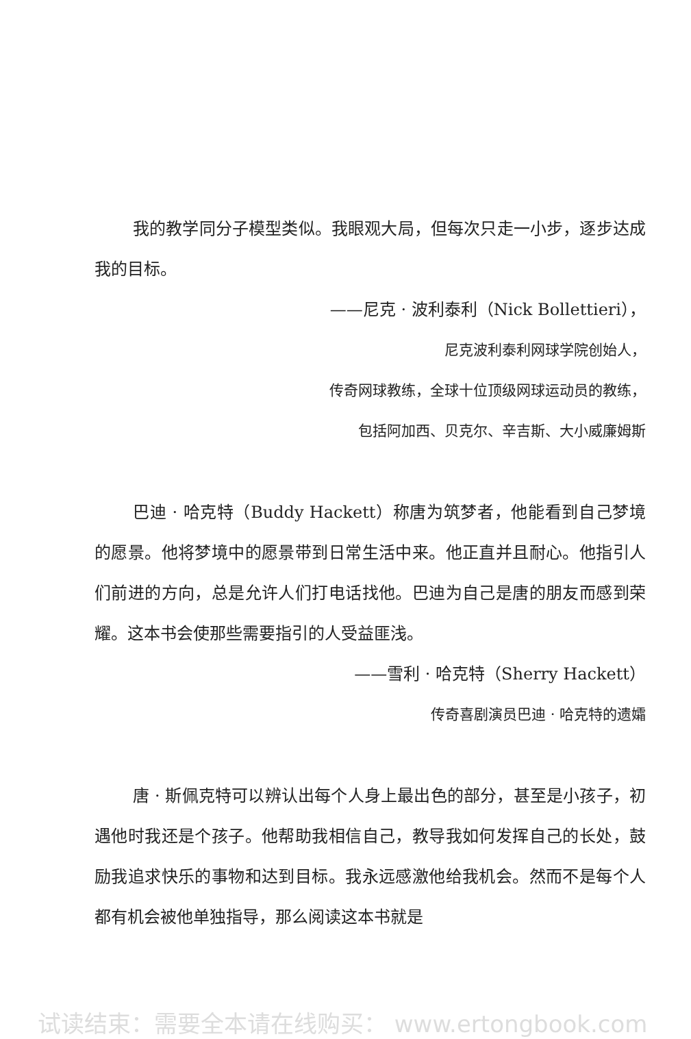我的教学同分子模型类似。我眼观大局，但每次只走一小步，逐步达成我的目标。
——尼克 · 波利泰利（Nick Bollettieri），
尼克波利泰利网球学院创始人，
传奇网球教练，全球十位顶级网球运动员的教练，
包括阿加西、贝克尔、辛吉斯、大小威廉姆斯
巴迪 · 哈克特（Buddy Hackett）称唐为筑梦者，他能看到自己梦境的愿景。他将梦境中的愿景带到日常生活中来。他正直并且耐心。他指引人们前进的方向，总是允许人们打电话找他。巴迪为自己是唐的朋友而感到荣耀。这本书会使那些需要指引的人受益匪浅。
——雪利 · 哈克特（Sherry Hackett）
传奇喜剧演员巴迪 · 哈克特的遗孀
唐 · 斯佩克特可以辨认出每个人身上最出色的部分，甚至是小孩子，初遇他时我还是个孩子。他帮助我相信自己，教导我如何发挥自己的长处，鼓励我追求快乐的事物和达到目标。我永远感激他给我机会。然而不是每个人都有机会被他单独指导，那么阅读这本书就是
试读结束：需要全本请在线购买： www.ertongbook.com